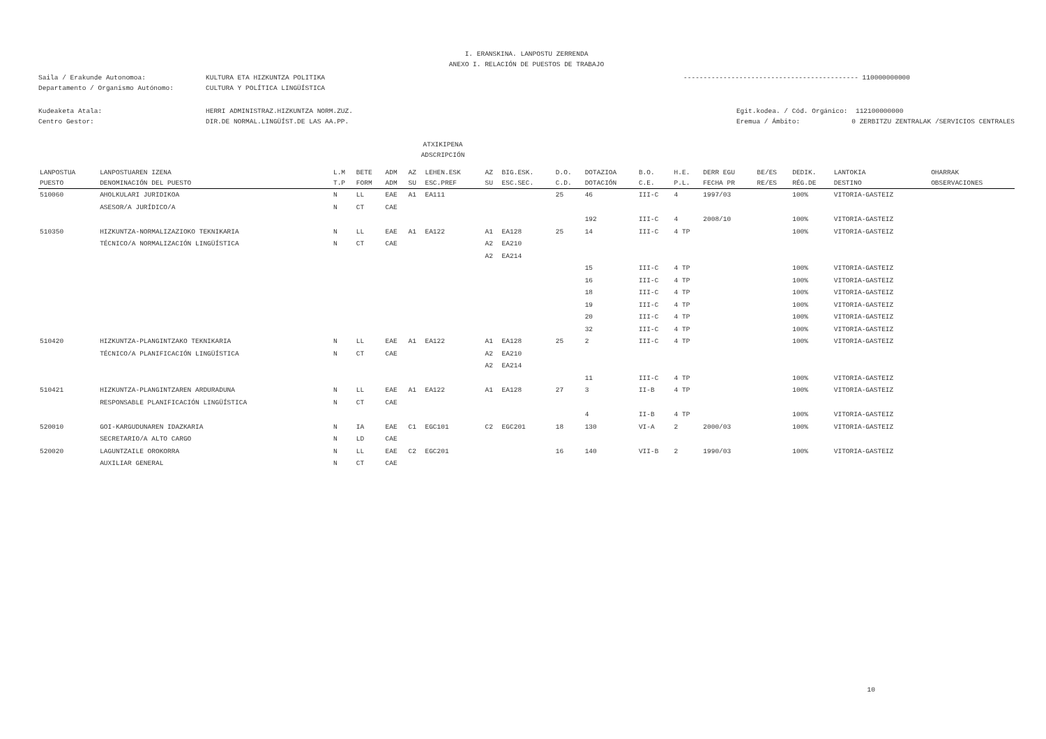I. ERANSKINA. LANPOSTU ZERRENDA
ANEXO I. RELACIÓN DE PUESTOS DE TRABAJO
Saila / Erakunde Autonomoa: KULTURA ETA HIZKUNTZA POLITIKA
Departamento / Organismo Autónomo: CULTURA Y POLÍTICA LINGÜÍSTICA
-------------------------------------------- 110000000000
Kudeaketa Atala: HERRI ADMINISTRAZ.HIZKUNTZA NORM.ZUZ.
Centro Gestor: DIR.DE NORMAL.LINGÜÍST.DE LAS AA.PP.
Egit.kodea. / Cód. Orgánico: 112100000000
Eremua / Ámbito: 0 ZERBITZU ZENTRALAK /SERVICIOS CENTRALES
ATXIKIPENA
ADSCRIPCIÓN
| LANPOSTUA | LANPOSTUAREN IZENA | L.M | BETE | ADM | AZ | LEHEN.ESK | AZ | BIG.ESK. | D.O. | DOTAZIOA | B.O. | H.E. | DERR EGU | BE/ES | DEDIK. | LANTOKIA | OHARRAK |
| --- | --- | --- | --- | --- | --- | --- | --- | --- | --- | --- | --- | --- | --- | --- | --- | --- | --- |
| PUESTO | DENOMINACIÓN DEL PUESTO | T.P | FORM | ADM | SU | ESC.PREF | SU | ESC.SEC. | C.D. | DOTACIÓN | C.E. | P.L. | FECHA PR | RE/ES | RÉG.DE | DESTINO | OBSERVACIONES |
| 510060 | AHOLKULARI JURIDIKOA | N | LL | EAE | A1 | EA111 | | | 25 | 46 | III-C | 4 | 1997/03 | | 100% | VITORIA-GASTEIZ | |
| | ASESOR/A JURÍDICO/A | N | CT | CAE | | | | | | | | | | | | | |
| | | | | | | | | | | 192 | III-C | 4 | 2008/10 | | 100% | VITORIA-GASTEIZ | |
| 510350 | HIZKUNTZA-NORMALIZAZIOKO TEKNIKARIA | N | LL | EAE | A1 | EA122 | A1 | EA128 | 25 | 14 | III-C | 4 TP | | | 100% | VITORIA-GASTEIZ | |
| | TÉCNICO/A NORMALIZACIÓN LINGÜÍSTICA | N | CT | CAE | | | A2 | EA210 | | | | | | | | | |
| | | | | | | | A2 | EA214 | | | | | | | | | |
| | | | | | | | | | | 15 | III-C | 4 TP | | | 100% | VITORIA-GASTEIZ | |
| | | | | | | | | | | 16 | III-C | 4 TP | | | 100% | VITORIA-GASTEIZ | |
| | | | | | | | | | | 18 | III-C | 4 TP | | | 100% | VITORIA-GASTEIZ | |
| | | | | | | | | | | 19 | III-C | 4 TP | | | 100% | VITORIA-GASTEIZ | |
| | | | | | | | | | | 20 | III-C | 4 TP | | | 100% | VITORIA-GASTEIZ | |
| | | | | | | | | | | 32 | III-C | 4 TP | | | 100% | VITORIA-GASTEIZ | |
| 510420 | HIZKUNTZA-PLANGINTZAKO TEKNIKARIA | N | LL | EAE | A1 | EA122 | A1 | EA128 | 25 | 2 | III-C | 4 TP | | | 100% | VITORIA-GASTEIZ | |
| | TÉCNICO/A PLANIFICACIÓN LINGÜÍSTICA | N | CT | CAE | | | A2 | EA210 | | | | | | | | | |
| | | | | | | | A2 | EA214 | | | | | | | | | |
| | | | | | | | | | | 11 | III-C | 4 TP | | | 100% | VITORIA-GASTEIZ | |
| 510421 | HIZKUNTZA-PLANGINTZAREN ARDURADUNA | N | LL | EAE | A1 | EA122 | A1 | EA128 | 27 | 3 | II-B | 4 TP | | | 100% | VITORIA-GASTEIZ | |
| | RESPONSABLE PLANIFICACIÓN LINGÜÍSTICA | N | CT | CAE | | | | | | | | | | | | | |
| | | | | | | | | | | 4 | II-B | 4 TP | | | 100% | VITORIA-GASTEIZ | |
| 520010 | GOI-KARGUDUNAREN IDAZKARIA | N | IA | EAE | C1 | EGC101 | C2 | EGC201 | 18 | 130 | VI-A | 2 | 2000/03 | | 100% | VITORIA-GASTEIZ | |
| | SECRETARIO/A ALTO CARGO | N | LD | CAE | | | | | | | | | | | | | |
| 520020 | LAGUNTZAILE OROKORRA | N | LL | EAE | C2 | EGC201 | | | 16 | 140 | VII-B | 2 | 1990/03 | | 100% | VITORIA-GASTEIZ | |
| | AUXILIAR GENERAL | N | CT | CAE | | | | | | | | | | | | | |
10